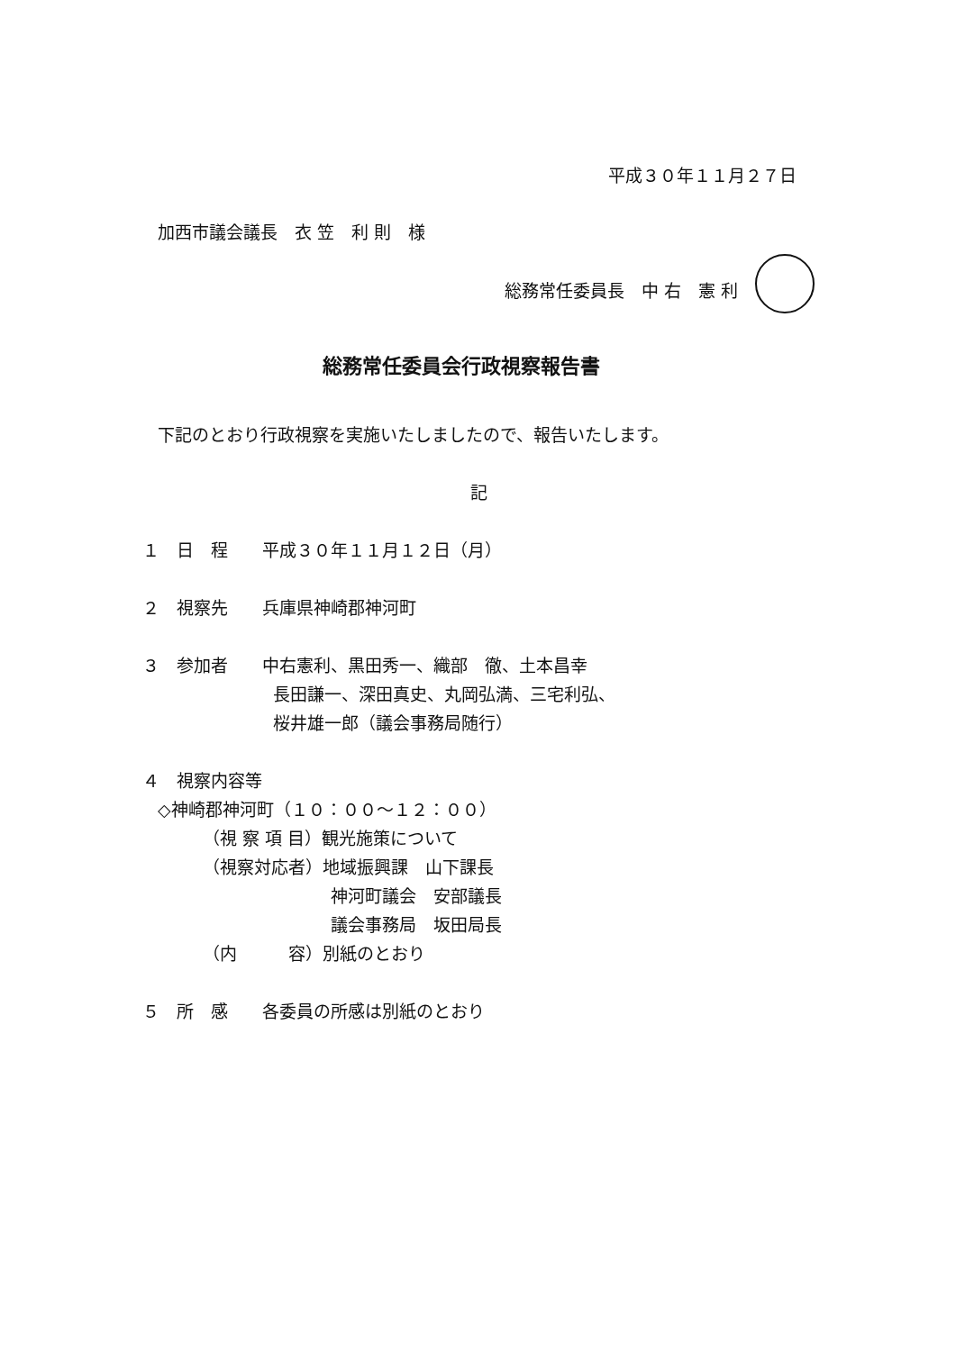平成３０年１１月２７日
加西市議会議長　衣 笠　利 則　様
総務常任委員長　中 右　憲 利
総務常任委員会行政視察報告書
下記のとおり行政視察を実施いたしましたので、報告いたします。
記
１　日　程　　平成３０年１１月１２日（月）
２　視察先　　兵庫県神崎郡神河町
３　参加者　　中右憲利、黒田秀一、織部　徹、土本昌幸
長田謙一、深田真史、丸岡弘満、三宅利弘、
桜井雄一郎（議会事務局随行）
４　視察内容等
◇神崎郡神河町（１０：００～１２：００）
（視 察 項 目）観光施策について
（視察対応者）地域振興課　山下課長
神河町議会　安部議長
議会事務局　坂田局長
（内　　　容）別紙のとおり
５　所　感　　各委員の所感は別紙のとおり